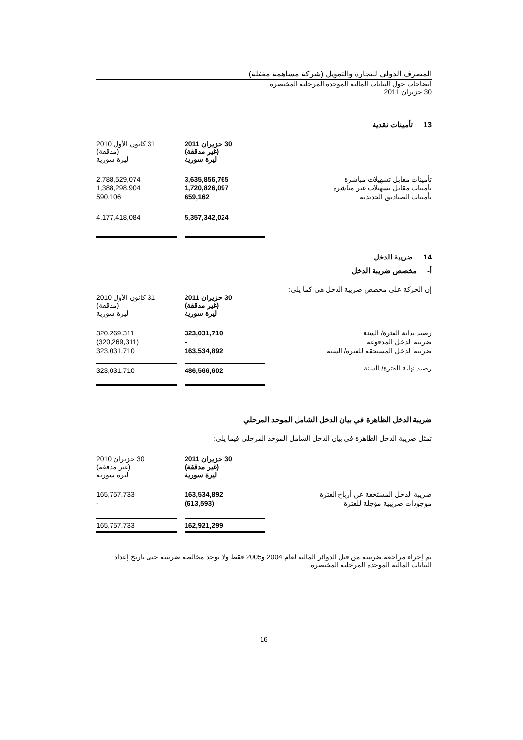المصرف الدولي للتجارة والتمويل (شركة مساهمة مغفلة)
ايضاحات حول البيانات المالية الموحدة المرحلية المختصرة
30 حزيران 2011
13 تأمينات نقدية
| | 30 حزيران 2011 (غير مدققة) ليرة سورية | | 31 كانون الأول 2010 (مدققة) ليرة سورية |
| تأمينات مقابل تسهيلات مباشرة | 3,635,856,765 | | 2,788,529,074 |
| تأمينات مقابل تسهيلات غير مباشرة | 1,720,826,097 | | 1,388,298,904 |
| تأمينات الصناديق الحديدية | 659,162 | | 590,106 |
| | 5,357,342,024 | | 4,177,418,084 |
14 ضريبة الدخل
أ- مخصص ضريبة الدخل
إن الحركة على مخصص ضريبة الدخل هي كما يلي:
| | 30 حزيران 2011 (غير مدققة) ليرة سورية | | 31 كانون الأول 2010 (مدققة) ليرة سورية |
| رصيد بداية الفترة/ السنة | 323,031,710 | | 320,269,311 |
| ضريبة الدخل المدفوعة | - | | (320,269,311) |
| ضريبة الدخل المستحقة للفترة/ السنة | 163,534,892 | | 323,031,710 |
| رصيد نهاية الفترة/ السنة | 486,566,602 | | 323,031,710 |
ضريبة الدخل الظاهرة في بيان الدخل الشامل الموحد المرحلي
تمثل ضريبة الدخل الظاهرة في بيان الدخل الشامل الموحد المرحلي فيما يلي:
| | 30 حزيران 2011 (غير مدققة) ليرة سورية | | 30 حزيران 2010 (غير مدققة) ليرة سورية |
| ضريبة الدخل المستحقة عن أرباح الفترة | 163,534,892 | | 165,757,733 |
| موجودات ضريبية مؤجلة للفترة | (613,593) | | - |
| | 162,921,299 | | 165,757,733 |
تم إجراء مراجعة ضريبية من قبل الدوائر المالية لعام 2004 و2005 فقط ولا يوجد مخالصة ضريبية حتى تاريخ إعداد البيانات المالية الموحدة المرحلية المختصرة.
16